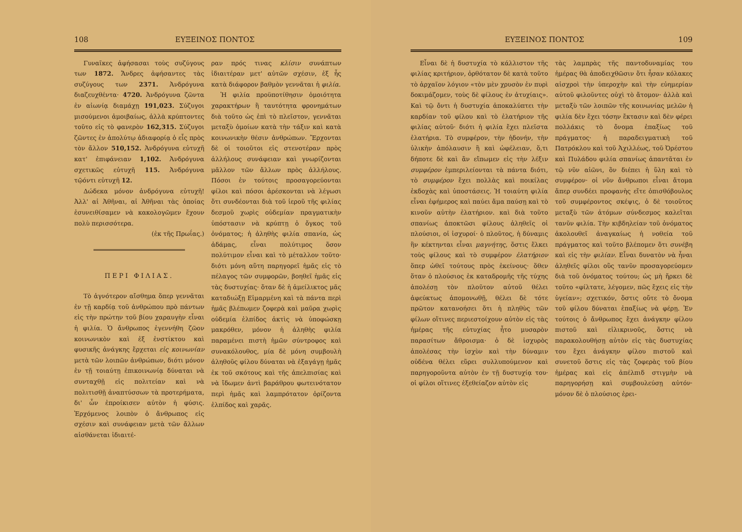108 ΕΥΞΕΙΝΟΣ ΠΟΝΤΟΣ
Γυναῖκες ἀφήσασαι τοὺς συζύγους των 1872. Ἄνδρες ἀφήσαντες τὰς συζύγους των 2371. Ἀνδρόγυνα διαζευχθέντα· 4720. Ἀνδρόγυνα ζῶντα ἐν αἰωνίᾳ διαμάχῃ 191,023. Σύζυγοι μισούμενοι ἀμοιβαίως, ἀλλὰ κρύπτοντες τοῦτο εἰς τὸ φανερὸν 162,315. Σύζυγοι ζῶντες ἐν ἀπολύτῳ ἀδιαφορίᾳ ὁ εἷς πρὸς τὸν ἄλλον 510,152. Ἀνδρόγυνα εὐτυχῆ κατ' ἐπιφάνειαν 1,102. Ἀνδρόγυνα σχετικῶς εὐτυχῆ 115. Ἀνδρόγυνα τῷόντι εὐτυχῆ 12.
Δώδεκα μόνον ἀνδρόγυνα εὐτυχῆ! Ἀλλ' αἱ Ἀθῆναι, αἱ Ἀθῆναι τὰς ὁποίας ἐσυνειθίσαμεν νὰ κακολογῶμεν ἔχουν πολὺ περισσότερα.
(ἐκ τῆς Πρωΐας.)
ΠΕΡΙ ΦΙΛΙΑΣ.
Τὸ ἁγνότερον αἴσθημα ὅπερ γεννᾶται ἐν τῇ καρδίᾳ τοῦ ἀνθρώπου πρὸ πάντων εἰς τὴν πρώτην τοῦ βίου χαραυγὴν εἶναι ἡ φιλία. Ὁ ἄνθρωπος ἐγεννήθη ζῶον κοινωνικὸν καὶ ἐξ ἐνστίκτου καὶ φυσικῆς ἀνάγκης ἔρχεται εἰς κοινωνίαν μετὰ τῶν λοιπῶν ἀνθρώπων, διότι μόνον ἐν τῇ τοιαύτῃ ἐπικοινωνίᾳ δύναται νὰ συνταχθῇ εἰς πολιτείαν καὶ νὰ πολιτισθῇ ἀναπτύσσων τὰ προτερήματα, δι' ὧν ἐπροίκισεν αὐτὸν ἡ φύσις. Ἐρχόμενος λοιπὸν ὁ ἄνθρωπος εἰς σχέσιν καὶ συνάφειαν μετὰ τῶν ἄλλων αἰσθάνεται ἰδιαιτέ-
ραν πρός τινας κλίσιν συνάπτων ἰδιαιτέραν μετ' αὐτῶν σχέσιν, ἐξ ἧς κατὰ διάφορον βαθμὸν γεννᾶται ἡ φιλία.
Ἡ φιλία προϋποτίθησιν ὁμοιότητα χαρακτήρων ἢ ταυτότητα φρονημάτων διὰ τοῦτο ὡς ἐπὶ τὸ πλεῖστον, γεννᾶται μεταξὺ ὁμοίων κατὰ τὴν τάξιν καὶ κατὰ κοινωνικὴν θέσιν ἀνθρώπων. Ἔρχονται δὲ οἱ τοιοῦτοι εἰς στενοτέραν πρὸς ἀλλήλους συνάφειαν καὶ γνωρίζονται μᾶλλον τῶν ἄλλων πρὸς ἀλλήλους. Πόσοι ἐν τούτοις προσαγορεύονται φίλοι καὶ πόσοι ἀρέσκονται νὰ λέγωσι ὅτι συνδέονται διὰ τοῦ ἱεροῦ τῆς φιλίας δεσμοῦ χωρὶς οὐδεμίαν πραγματικὴν ὑπόστασιν νὰ κρύπτῃ ὁ ὄγκος τοῦ ὀνόματος; ἡ ἀληθὴς φιλία σπανία, ὡς ἀδάμας, εἶναι πολύτιμος ὅσον πολύτιμον εἶναι καὶ τὸ μέταλλον τοῦτο· διότι μόνη αὕτη παρηγορεῖ ἡμᾶς εἰς τὸ πέλαγος τῶν συμφορῶν, βοηθεῖ ἡμᾶς εἰς τὰς δυστυχίας· ὅταν δὲ ἡ ἀμείλικτος μᾶς καταδιώξῃ Εἱμαρμένη καὶ τὰ πάντα περὶ ἡμᾶς βλέπωμεν ζοφερὰ καὶ μαῦρα χωρὶς οὐδεμία ἐλπίδος ἀκτὶς νὰ ὑποφώσκῃ μακρόθεν, μόνον ἡ ἀληθὴς φιλία παραμένει πιστὴ ἡμῶν σύντροφος καὶ συνακόλουθος, μία δὲ μόνη συμβουλὴ ἀληθοῦς φίλου δύναται νὰ ἐξαγάγῃ ἡμᾶς ἐκ τοῦ σκότους καὶ τῆς ἀπελπισίας καὶ νὰ ἴδωμεν ἀντὶ βαράθρου φωτεινότατον περὶ ἡμᾶς καὶ λαμπρότατον ὁρίζοντα ἐλπίδος καὶ χαρᾶς.
ΕΥΞΕΙΝΟΣ ΠΟΝΤΟΣ 109
Εἶναι δὲ ἡ δυστυχία τὸ κάλλιστον τῆς φιλίας κριτήριον, ὀρθότατον δὲ κατὰ τοῦτο τὸ ἀρχαῖον λόγιον «τὸν μὲν χρυσὸν ἐν πυρὶ δοκιμάζομεν, τοὺς δὲ φίλους ἐν ἀτυχίαις». Καὶ τῷ ὄντι ἡ δυστυχία ἀποκαλύπτει τὴν καρδίαν τοῦ φίλου καὶ τὸ ἐλατήριον τῆς φιλίας αὐτοῦ· διότι ἡ φιλία ἔχει πλεῖστα ἐλατήρια. Τὸ συμφέρον, τὴν ἡδονήν, τὴν ὑλικὴν ἀπόλαυσιν ἢ καὶ ὠφέλειαν, ὅ,τι δήποτε δὲ καὶ ἂν εἴπωμεν εἰς τὴν λέξιν συμφέρον ἐμπεριλείονται τὰ πάντα διότι, τὸ συμφέρον ἔχει πολλὰς καὶ ποικίλας ἐκδοχὰς καὶ ὑποστάσεις. Ἡ τοιαύτη φιλία εἶναι ἐφήμερος καὶ παύει ἅμα παύσῃ καὶ τὸ κινοῦν αὐτὴν ἐλατήριον. καὶ διὰ τοῦτο σπανίως ἀποκτῶσι φίλους ἀληθεῖς οἱ πλούσιοι, οἱ ἰσχυροί· ὁ πλοῦτος, ἡ δύναμις ἣν κέκτηνται εἶναι μαγνήτης, ὅστις ἕλκει τοὺς φίλους καὶ τὸ συμφέρον ἐλατήριον ὅπερ ὠθεῖ τούτους πρὸς ἐκείνους· ὅθεν ὅταν ὁ πλούσιος ἐκ καταδρομῆς τῆς τύχης ἀπολέσῃ τὸν πλοῦτον αὐτοῦ θέλει ἀφεύκτως ἀπομονωθῇ, θέλει δὲ τότε πρῶτον κατανοήσει ὅτι ἡ πληθὺς τῶν φίλων οἵτινες περιεστοίχουν αὐτὸν εἰς τὰς ἡμέρας τῆς εὐτυχίας ἦτο μυσαρὸν παρασίτων ἄθροισμα· ὁ δὲ ἰσχυρὸς ἀπολέσας τὴν ἰσχὺν καὶ τὴν δύναμιν οὐδένα θέλει εὕρει συλλυπούμενον καὶ παρηγοροῦντα αὐτὸν ἐν τῇ δυστυχίᾳ του· οἱ φίλοι οἵτινες ἐξεθείαζον αὐτὸν εἰς
τὰς λαμπρὰς τῆς παντοδυναμίας του ἡμέρας θὰ ἀποδειχθῶσιν ὅτι ἦσαν κόλακες αἰσχροὶ τὴν ὑπεροχὴν καὶ τὴν εὐημερίαν αὐτοῦ φιλοῦντες οὐχὶ τὸ ἄτομον· ἀλλὰ καὶ μεταξὺ τῶν λοιπῶν τῆς κοινωνίας μελῶν ἡ φιλία δὲν ἔχει τόσην ἔκτασιν καὶ δὲν φέρει πολλάκις τὸ ὄνομα ἐπαξίως τοῦ πράγματος· ἡ παραδειγματικὴ τοῦ Πατρόκλου καὶ τοῦ Ἀχιλλέως, τοῦ Ὀρέστου καὶ Πυλάδου φιλία σπανίως ἀπαντᾶται ἐν τῷ νῦν αἰῶνι, ὃν διέπει ἡ ὕλη καὶ τὸ συμφέρον· οἱ νῦν ἄνθρωποι εἶναι ἄτομα ἅπερ συνδέει προφανὴς εἴτε ὀπισθόβουλος τοῦ συμφέροντος σκέψις, ὁ δὲ τοιοῦτος μεταξὺ τῶν ἀτόμων σύνδεσμος καλεῖται τανῦν φιλία. Τὴν κιβδηλείαν τοῦ ὀνόματος ἀκολουθεῖ ἀναγκαίως ἡ νοθεία τοῦ πράγματος καὶ τοῦτο βλέπομεν ὅτι συνέβη καὶ εἰς τὴν φιλίαν. Εἶναι δυνατὸν νὰ ἦναι ἀληθεῖς φίλοι οὓς τανῦν προσαγορεύομεν διὰ τοῦ ὀνόματος τούτου; ὡς μὴ ἤρκει δὲ τοῦτο «φίλτατε, λέγομεν, πῶς ἔχεις εἰς τὴν ὑγείαν»; σχετικόν, ὅστις οὔτε τὸ ὄνομα τοῦ φίλου δύναται ἐπαξίως νὰ φέρῃ. Ἐν τούτοις ὁ ἄνθρωπος ἔχει ἀνάγκην φίλου πιστοῦ καὶ εἰλικρινοῦς, ὅστις νὰ παρακολουθήσῃ αὐτὸν εἰς τὰς δυστυχίας του ἔχει ἀνάγκην φίλου πιστοῦ καὶ συνετοῦ ὅστις εἰς τὰς ζοφερὰς τοῦ βίου ἡμέρας καὶ εἰς ἀπέλπιδ στιγμὴν νὰ παρηγορήσῃ καὶ συμβουλεύσῃ αὐτόν· μόνον δὲ ὁ πλούσιος ἐρει-